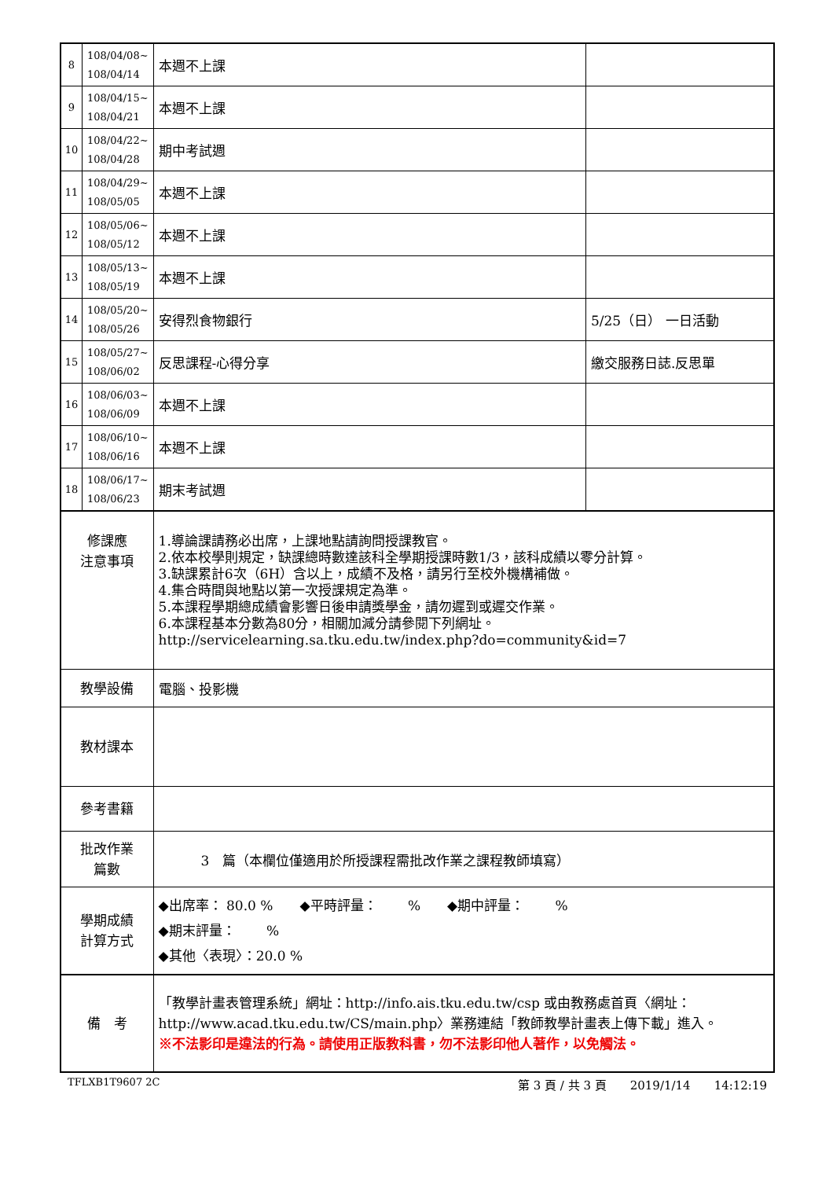| 8 | 108/04/08~ 108/04/14 | 本週不上課 | |
| 9 | 108/04/15~ 108/04/21 | 本週不上課 | |
| 10 | 108/04/22~ 108/04/28 | 期中考試週 | |
| 11 | 108/04/29~ 108/05/05 | 本週不上課 | |
| 12 | 108/05/06~ 108/05/12 | 本週不上課 | |
| 13 | 108/05/13~ 108/05/19 | 本週不上課 | |
| 14 | 108/05/20~ 108/05/26 | 安得烈食物銀行 | 5/25（日） 一日活動 |
| 15 | 108/05/27~ 108/06/02 | 反思課程-心得分享 | 繳交服務日誌.反思單 |
| 16 | 108/06/03~ 108/06/09 | 本週不上課 | |
| 17 | 108/06/10~ 108/06/16 | 本週不上課 | |
| 18 | 108/06/17~ 108/06/23 | 期末考試週 | |
| 修課應 注意事項 | | 1.導論課請務必出席，上課地點請詢問授課教官。 2.依本校學則規定，缺課總時數達該科全學期授課時數1/3，該科成績以零分計算。 3.缺課累計6次（6H）含以上，成績不及格，請另行至校外機構補做。 4.集合時間與地點以第一次授課規定為準。 5.本課程學期總成績會影響日後申請獎學金，請勿遲到或遲交作業。 6.本課程基本分數為80分，相關加減分請參閱下列網址。http://servicelearning.sa.tku.edu.tw/index.php?do=community&id=7 | |
| 教學設備 | | 電腦、投影機 | |
| 教材課本 | | | |
| 參考書籍 | | | |
| 批改作業 篇數 | | 3 篇（本欄位僅適用於所授課程需批改作業之課程教師填寫） | |
| 學期成績 計算方式 | | ◆出席率： 80.0 % ◆平時評量： % ◆期中評量： % ◆期末評量： % ◆其他〈表現〉：20.0 % | |
| 備 考 | | 「教學計畫表管理系統」網址： http://info.ais.tku.edu.tw/csp 或由教務處首頁〈網址： http://www.acad.tku.edu.tw/CS/main.php 〉業務連結「教師教學計畫表上傳下載」進入。 ※不法影印是違法的行為。請使用正版教科書，勿不法影印他人著作，以免觸法。 | |
TFLXB1T9607 2C 第 3 頁 / 共 3 頁　　2019/1/14　　14:12:19